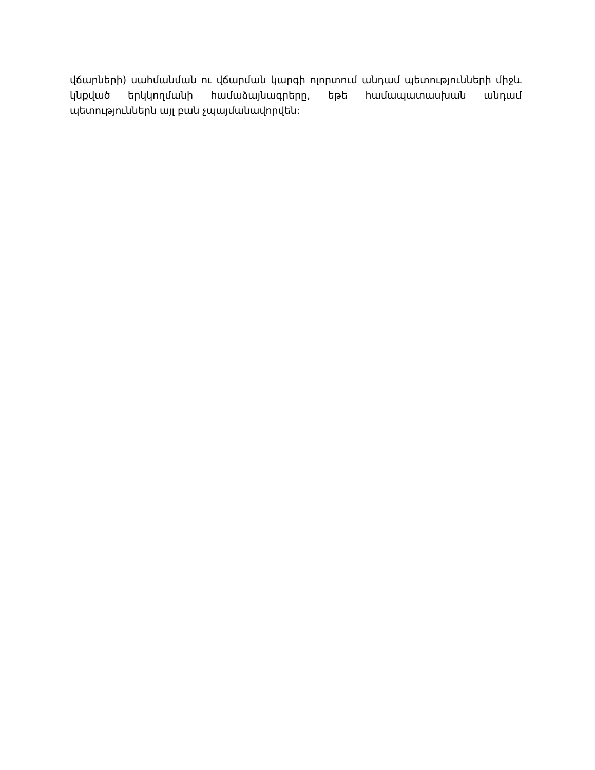վճարների) սահմանման ու վճարման կարգի ոլորտում անդամ պետությունների միջև կնքված երկկողմանի համաձայնագրերը, եթե համապատասխան անդամ պետություններն այլ բան չպայմանավորվեն: